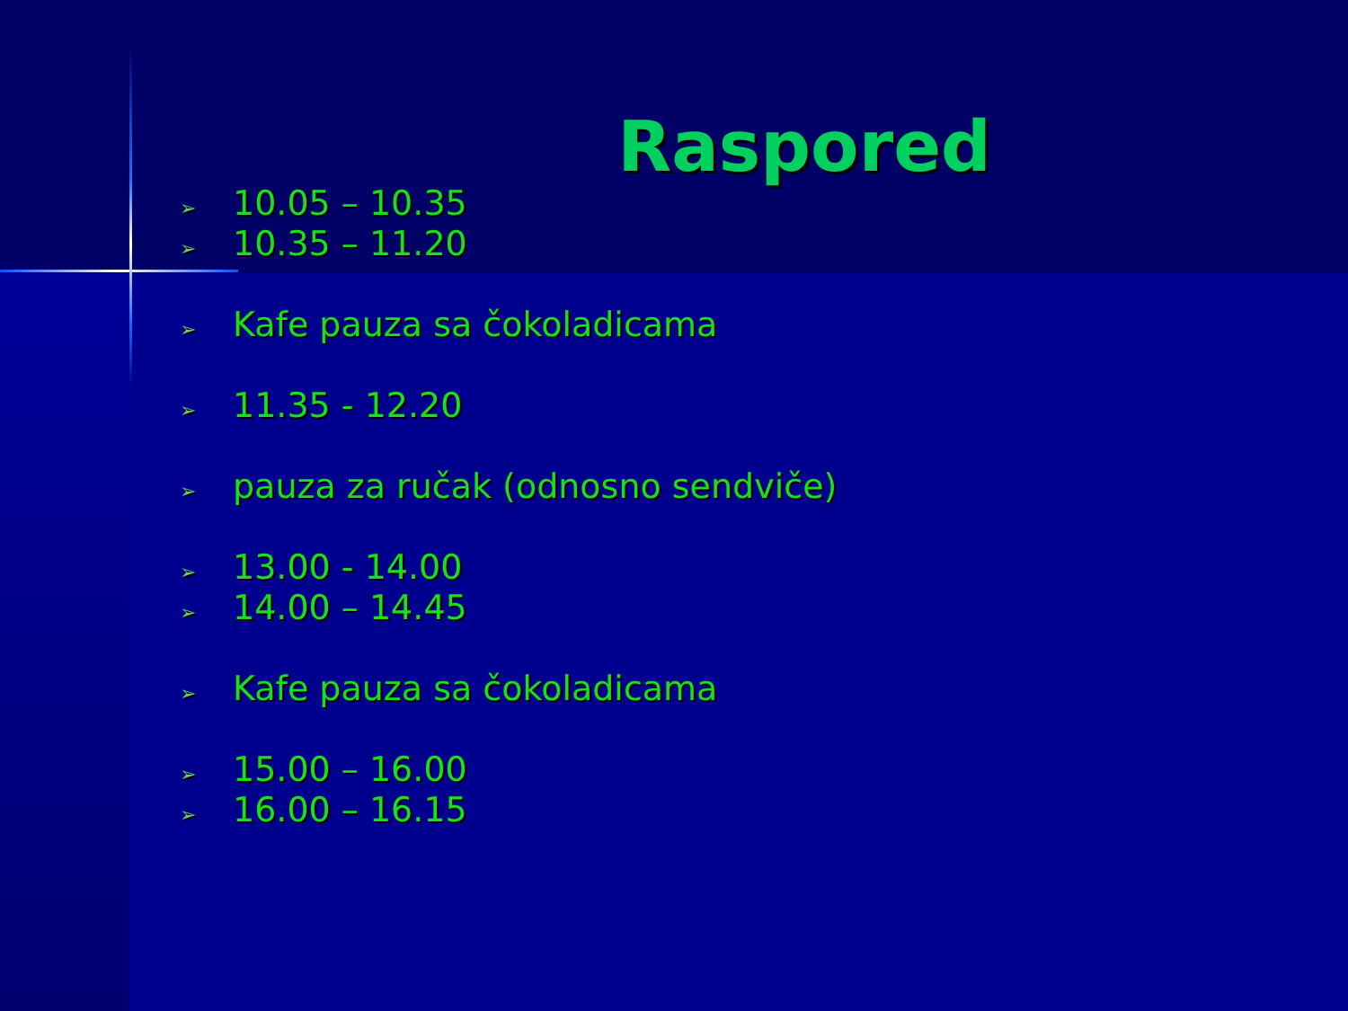Raspored
➢ 10.05 – 10.35
➢ 10.35 – 11.20
➢ Kafe pauza sa čokoladicama
➢ 11.35 - 12.20
➢ pauza za ručak (odnosno sendviče)
➢ 13.00 - 14.00
➢ 14.00 – 14.45
➢ Kafe pauza sa čokoladicama
➢ 15.00 – 16.00
➢ 16.00 – 16.15